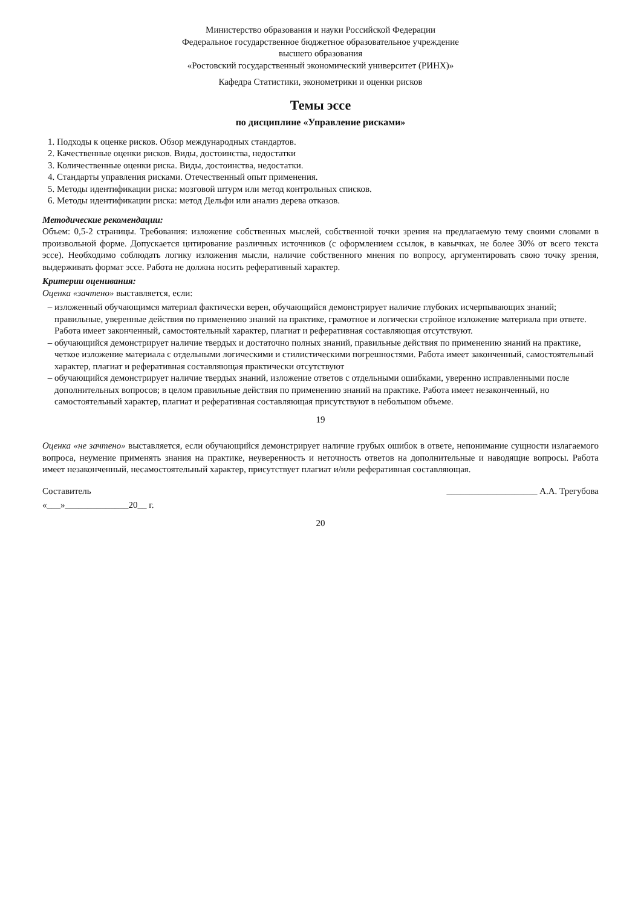Министерство образования и науки Российской Федерации
Федеральное государственное бюджетное образовательное учреждение
высшего образования
«Ростовский государственный экономический университет (РИНХ)»
Кафедра Статистики, эконометрики и оценки рисков
Темы эссе
по дисциплине «Управление рисками»
1. Подходы к оценке рисков. Обзор международных стандартов.
2. Качественные оценки рисков. Виды, достоинства, недостатки
3. Количественные оценки риска. Виды, достоинства, недостатки.
4. Стандарты управления рисками. Отечественный опыт применения.
5. Методы идентификации риска: мозговой штурм или метод контрольных списков.
6. Методы идентификации риска: метод Дельфи или анализ дерева отказов.
Методические рекомендации:
Объем: 0,5-2 страницы. Требования: изложение собственных мыслей, собственной точки зрения на предлагаемую тему своими словами в произвольной форме. Допускается цитирование различных источников (с оформлением ссылок, в кавычках, не более 30% от всего текста эссе). Необходимо соблюдать логику изложения мысли, наличие собственного мнения по вопросу, аргументировать свою точку зрения, выдерживать формат эссе. Работа не должна носить реферативный характер.
Критерии оценивания:
Оценка «зачтено» выставляется, если:
изложенный обучающимся материал фактически верен, обучающийся демонстрирует наличие глубоких исчерпывающих знаний; правильные, уверенные действия по применению знаний на практике, грамотное и логически стройное изложение материала при ответе. Работа имеет законченный, самостоятельный характер, плагиат и реферативная составляющая отсутствуют.
обучающийся демонстрирует наличие твердых и достаточно полных знаний, правильные действия по применению знаний на практике, четкое изложение материала с отдельными логическими и стилистическими погрешностями. Работа имеет законченный, самостоятельный характер, плагиат и реферативная составляющая практически отсутствуют
обучающийся демонстрирует наличие твердых знаний, изложение ответов с отдельными ошибками, уверенно исправленными после дополнительных вопросов; в целом правильные действия по применению знаний на практике. Работа имеет незаконченный, но самостоятельный характер, плагиат и реферативная составляющая присутствуют в небольшом объеме.
19
Оценка «не зачтено» выставляется, если обучающийся демонстрирует наличие грубых ошибок в ответе, непонимание сущности излагаемого вопроса, неумение применять знания на практике, неуверенность и неточность ответов на дополнительные и наводящие вопросы. Работа имеет незаконченный, несамостоятельный характер, присутствует плагиат и/или реферативная составляющая.
Составитель ____________________ А.А. Трегубова
«___»______________20__ г.
20